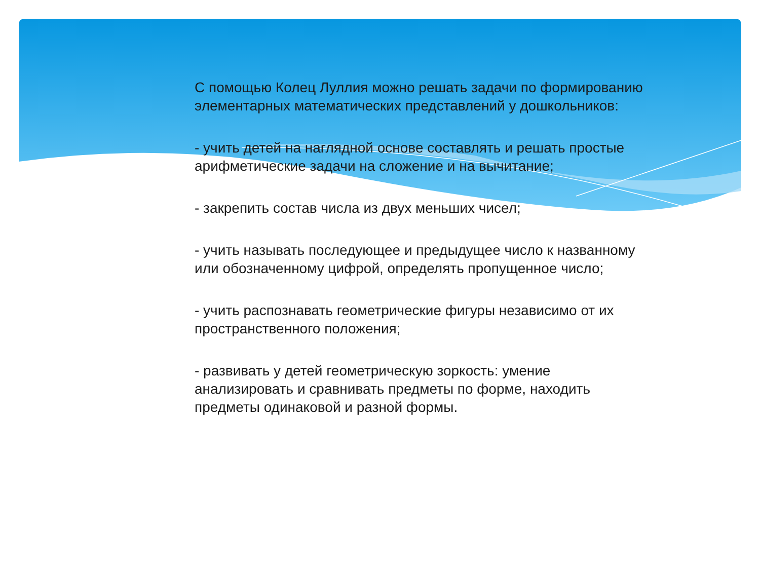С помощью Колец Луллия можно решать задачи по формированию элементарных математических представлений у дошкольников:
- учить детей на наглядной основе составлять и решать простые арифметические задачи на сложение и на вычитание;
- закрепить состав числа из двух меньших чисел;
- учить называть последующее и предыдущее число к названному или обозначенному цифрой, определять пропущенное число;
- учить распознавать геометрические фигуры независимо от их пространственного положения;
- развивать у детей геометрическую зоркость: умение анализировать и сравнивать предметы по форме, находить предметы одинаковой и разной формы.